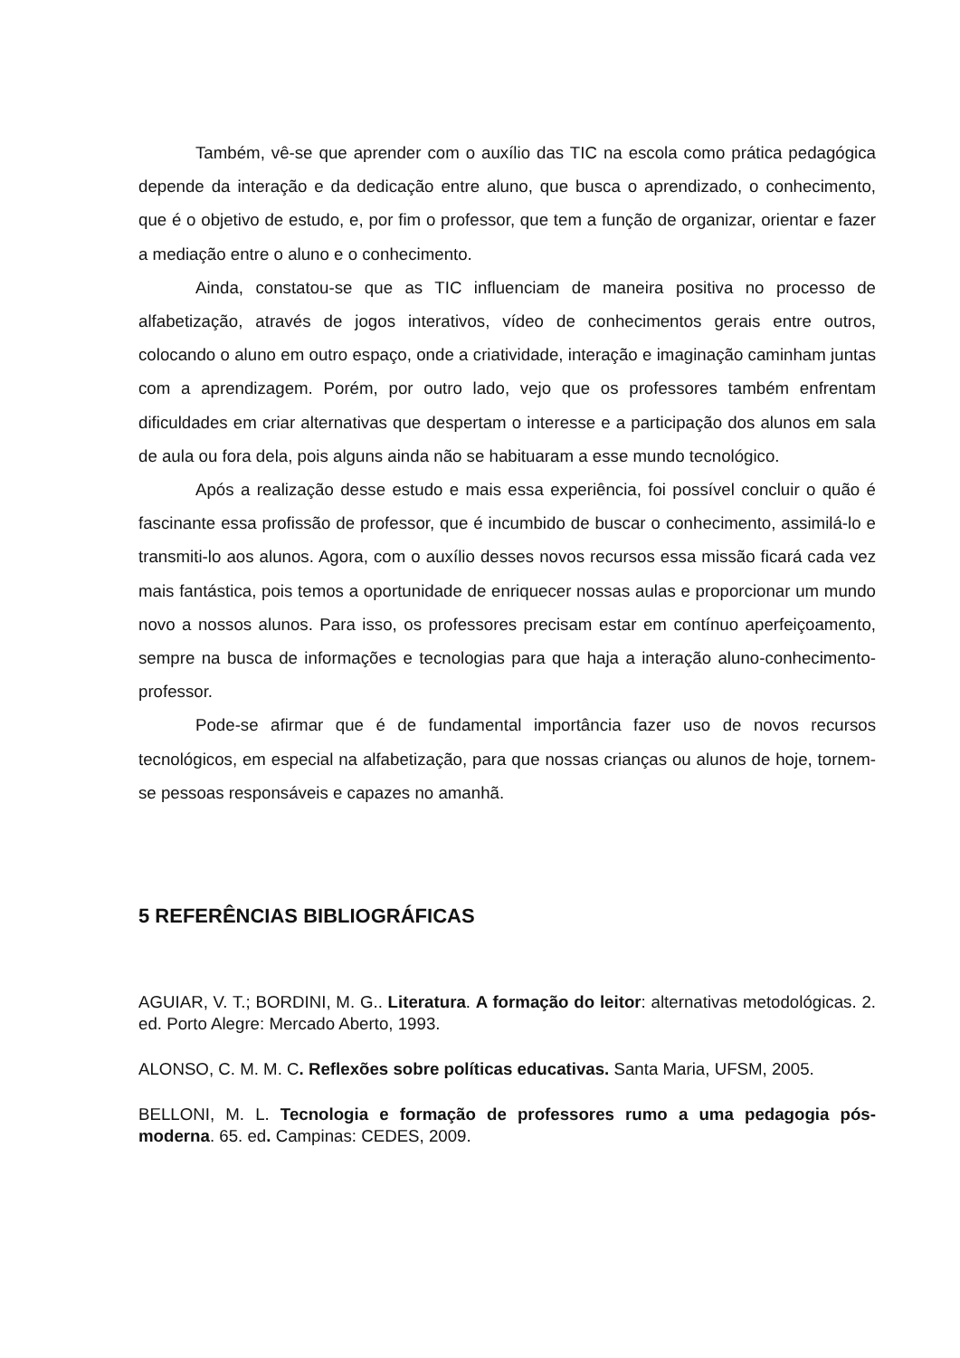Também, vê-se que aprender com o auxílio das TIC na escola como prática pedagógica depende da interação e da dedicação entre aluno, que busca o aprendizado, o conhecimento, que é o objetivo de estudo, e, por fim o professor, que tem a função de organizar, orientar e fazer a mediação entre o aluno e o conhecimento.
Ainda, constatou-se que as TIC influenciam de maneira positiva no processo de alfabetização, através de jogos interativos, vídeo de conhecimentos gerais entre outros, colocando o aluno em outro espaço, onde a criatividade, interação e imaginação caminham juntas com a aprendizagem. Porém, por outro lado, vejo que os professores também enfrentam dificuldades em criar alternativas que despertam o interesse e a participação dos alunos em sala de aula ou fora dela, pois alguns ainda não se habituaram a esse mundo tecnológico.
Após a realização desse estudo e mais essa experiência, foi possível concluir o quão é fascinante essa profissão de professor, que é incumbido de buscar o conhecimento, assimilá-lo e transmiti-lo aos alunos. Agora, com o auxílio desses novos recursos essa missão ficará cada vez mais fantástica, pois temos a oportunidade de enriquecer nossas aulas e proporcionar um mundo novo a nossos alunos. Para isso, os professores precisam estar em contínuo aperfeiçoamento, sempre na busca de informações e tecnologias para que haja a interação aluno-conhecimento-professor.
Pode-se afirmar que é de fundamental importância fazer uso de novos recursos tecnológicos, em especial na alfabetização, para que nossas crianças ou alunos de hoje, tornem-se pessoas responsáveis e capazes no amanhã.
5 REFERÊNCIAS BIBLIOGRÁFICAS
AGUIAR, V. T.; BORDINI, M. G.. Literatura. A formação do leitor: alternativas metodológicas. 2. ed. Porto Alegre: Mercado Aberto, 1993.
ALONSO, C. M. M. C. Reflexões sobre políticas educativas. Santa Maria, UFSM, 2005.
BELLONI, M. L. Tecnologia e formação de professores rumo a uma pedagogia pós-moderna. 65. ed. Campinas: CEDES, 2009.